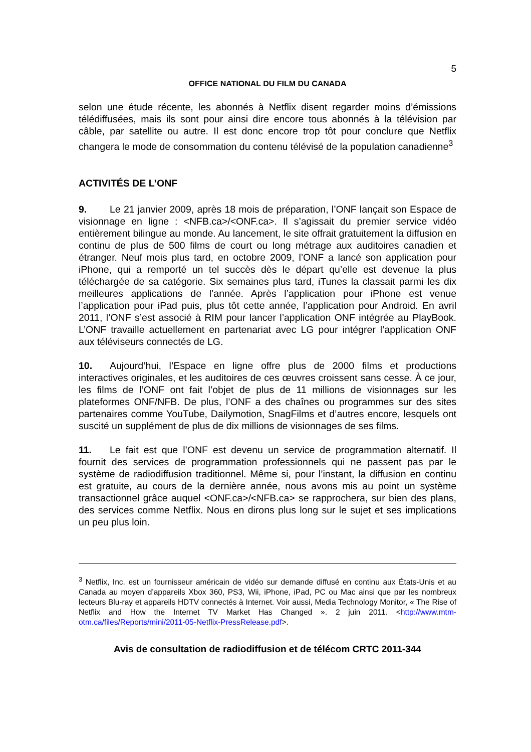5
OFFICE NATIONAL DU FILM DU CANADA
selon une étude récente, les abonnés à Netflix disent regarder moins d’émissions télédiffusées, mais ils sont pour ainsi dire encore tous abonnés à la télévision par câble, par satellite ou autre. Il est donc encore trop tôt pour conclure que Netflix changera le mode de consommation du contenu télévisé de la population canadienne<sup>3</sup>
ACTIVITÉS DE L’ONF
9. Le 21 janvier 2009, après 18 mois de préparation, l’ONF lançait son Espace de visionnage en ligne : <NFB.ca>/<ONF.ca>. Il s’agissait du premier service vidéo entièrement bilingue au monde. Au lancement, le site offrait gratuitement la diffusion en continu de plus de 500 films de court ou long métrage aux auditoires canadien et étranger. Neuf mois plus tard, en octobre 2009, l’ONF a lancé son application pour iPhone, qui a remporté un tel succès dès le départ qu’elle est devenue la plus téléchargée de sa catégorie. Six semaines plus tard, iTunes la classait parmi les dix meilleures applications de l’année. Après l’application pour iPhone est venue l’application pour iPad puis, plus tôt cette année, l’application pour Android. En avril 2011, l’ONF s’est associé à RIM pour lancer l’application ONF intégrée au PlayBook. L’ONF travaille actuellement en partenariat avec LG pour intégrer l’application ONF aux téléviseurs connectés de LG.
10. Aujourd’hui, l’Espace en ligne offre plus de 2000 films et productions interactives originales, et les auditoires de ces œuvres croissent sans cesse. À ce jour, les films de l’ONF ont fait l’objet de plus de 11 millions de visionnages sur les plateformes ONF/NFB. De plus, l’ONF a des chaînes ou programmes sur des sites partenaires comme YouTube, Dailymotion, SnagFilms et d’autres encore, lesquels ont suscité un supplément de plus de dix millions de visionnages de ses films.
11. Le fait est que l’ONF est devenu un service de programmation alternatif. Il fournit des services de programmation professionnels qui ne passent pas par le système de radiodiffusion traditionnel. Même si, pour l’instant, la diffusion en continu est gratuite, au cours de la dernière année, nous avons mis au point un système transactionnel grâce auquel <ONF.ca>/<NFB.ca> se rapprochera, sur bien des plans, des services comme Netflix. Nous en dirons plus long sur le sujet et ses implications un peu plus loin.
<sup>3</sup> Netflix, Inc. est un fournisseur américain de vidéo sur demande diffusé en continu aux États-Unis et au Canada au moyen d’appareils Xbox 360, PS3, Wii, iPhone, iPad, PC ou Mac ainsi que par les nombreux lecteurs Blu-ray et appareils HDTV connectés à Internet. Voir aussi, Media Technology Monitor, « The Rise of Netflix and How the Internet TV Market Has Changed ». 2 juin 2011. <http://www.mtm-otm.ca/files/Reports/mini/2011-05-Netflix-PressRelease.pdf>.
Avis de consultation de radiodiffusion et de télécom CRTC 2011-344